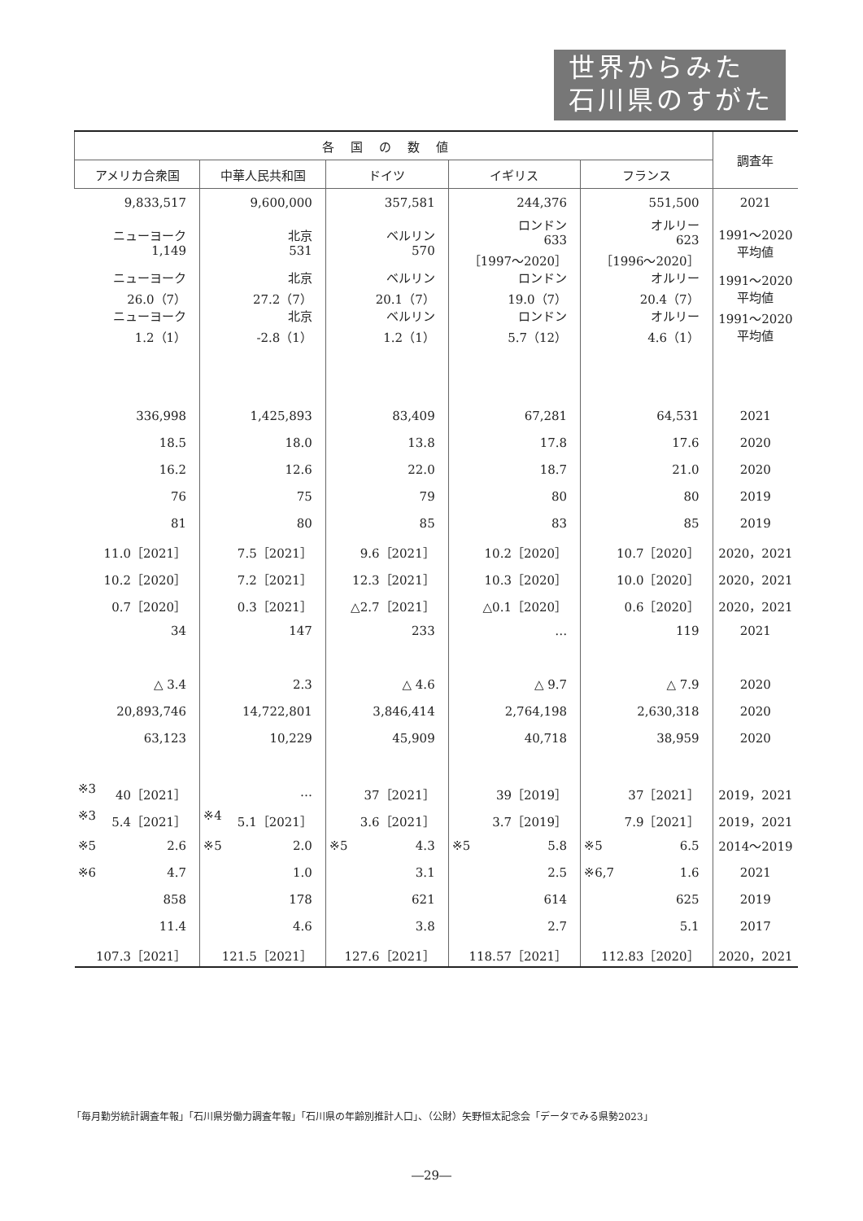世界からみた
石川県のすがた
| 各国の数値 | | | | | 調査年 |
| --- | --- | --- | --- | --- | --- |
| アメリカ合衆国 | 中華人民共和国 | ドイツ | イギリス | フランス | |
| 9,833,517 | 9,600,000 | 357,581 | 244,376 | 551,500 | 2021 |
| ニューヨーク 1,149 | 北京 531 | ベルリン 570 | ロンドン 633 ［1997～2020］ | オルリー 623 ［1996～2020］ | 1991～2020 平均値 |
| ニューヨーク 26.0（7） | 北京 27.2（7） | ベルリン 20.1（7） | ロンドン 19.0（7） | オルリー 20.4（7） | 1991～2020 平均値 |
| ニューヨーク 1.2（1） | 北京 -2.8（1） | ベルリン 1.2（1） | ロンドン 5.7（12） | オルリー 4.6（1） | 1991～2020 平均値 |
| 336,998 | 1,425,893 | 83,409 | 67,281 | 64,531 | 2021 |
| 18.5 | 18.0 | 13.8 | 17.8 | 17.6 | 2020 |
| 16.2 | 12.6 | 22.0 | 18.7 | 21.0 | 2020 |
| 76 | 75 | 79 | 80 | 80 | 2019 |
| 81 | 80 | 85 | 83 | 85 | 2019 |
| 11.0［2021］ | 7.5［2021］ | 9.6［2021］ | 10.2［2020］ | 10.7［2020］ | 2020，2021 |
| 10.2［2020］ | 7.2［2021］ | 12.3［2021］ | 10.3［2020］ | 10.0［2020］ | 2020，2021 |
| 0.7［2020］ | 0.3［2021］ | △2.7［2021］ | △0.1［2020］ | 0.6［2020］ | 2020，2021 |
| 34 | 147 | 233 | … | 119 | 2021 |
| △ 3.4 | 2.3 | △ 4.6 | △ 9.7 | △ 7.9 | 2020 |
| 20,893,746 | 14,722,801 | 3,846,414 | 2,764,198 | 2,630,318 | 2020 |
| 63,123 | 10,229 | 45,909 | 40,718 | 38,959 | 2020 |
| ※3 40［2021］ | … | 37［2021］ | 39［2019］ | 37［2021］ | 2019，2021 |
| ※3 5.4［2021］ | ※4 5.1［2021］ | 3.6［2021］ | 3.7［2019］ | 7.9［2021］ | 2019，2021 |
| ※5 2.6 | ※5 2.0 | ※5 4.3 | ※5 5.8 | ※5 6.5 | 2014～2019 |
| ※6 4.7 | 1.0 | 3.1 | 2.5 | ※6,7 1.6 | 2021 |
| 858 | 178 | 621 | 614 | 625 | 2019 |
| 11.4 | 4.6 | 3.8 | 2.7 | 5.1 | 2017 |
| 107.3［2021］ | 121.5［2021］ | 127.6［2021］ | 118.57［2021］ | 112.83［2020］ | 2020，2021 |
「毎月勤労統計調査年報」「石川県労働力調査年報」「石川県の年齢別推計人口」、（公財）矢野恒太記念会「データでみる県勢2023」
―29―